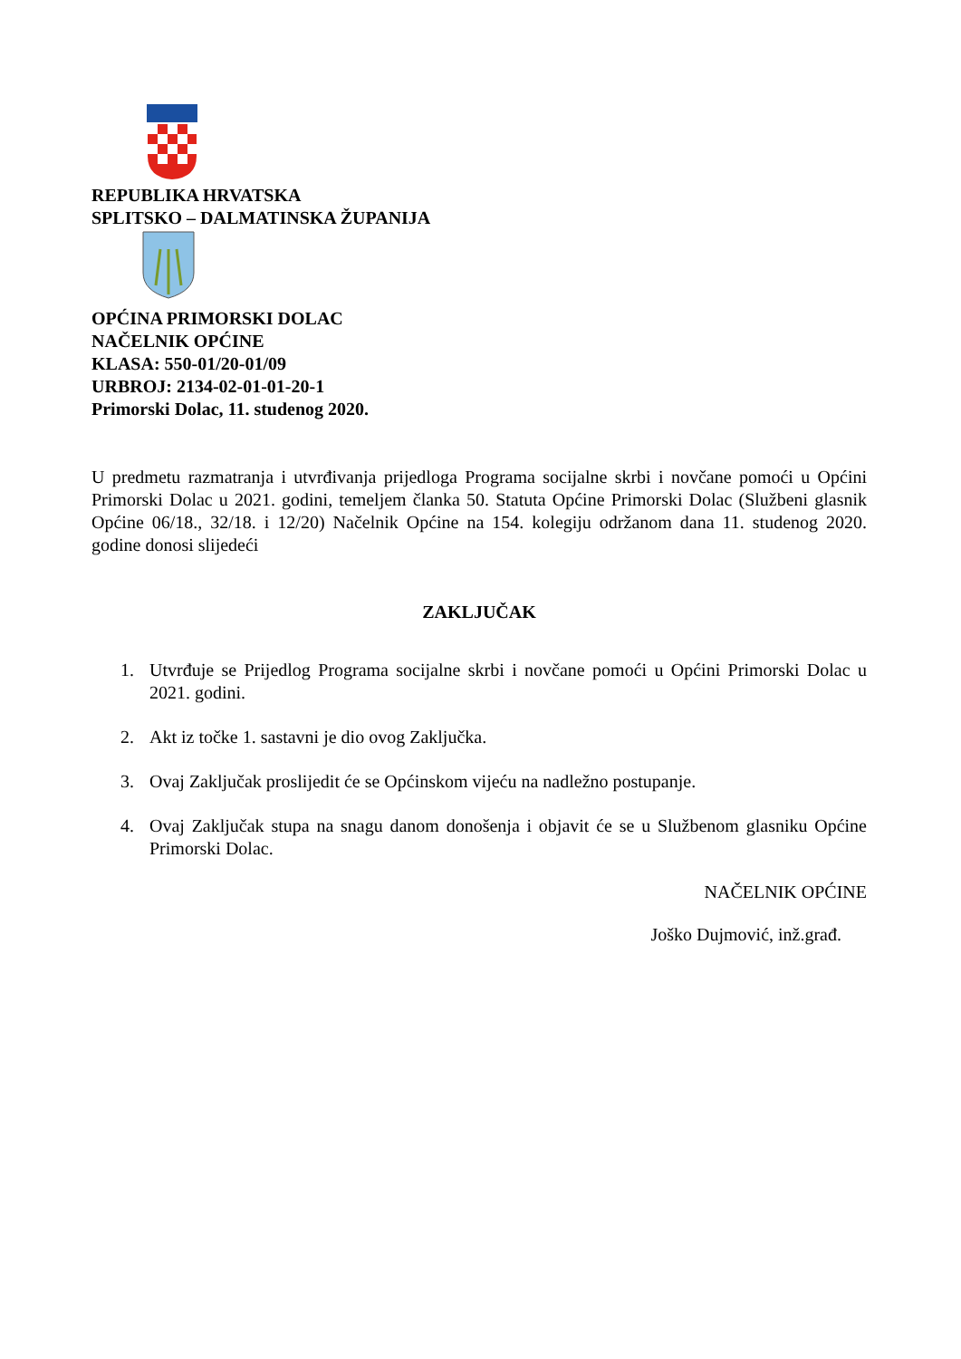REPUBLIKA HRVATSKA
SPLITSKO – DALMATINSKA ŽUPANIJA
OPĆINA PRIMORSKI DOLAC
NAČELNIK OPĆINE
KLASA: 550-01/20-01/09
URBROJ: 2134-02-01-01-20-1
Primorski Dolac, 11. studenog 2020.
U predmetu razmatranja i utvrđivanja prijedloga Programa socijalne skrbi i novčane pomoći u Općini Primorski Dolac u 2021. godini, temeljem članka 50. Statuta Općine Primorski Dolac (Službeni glasnik Općine 06/18., 32/18. i 12/20) Načelnik Općine na 154. kolegiju održanom dana 11. studenog 2020. godine donosi slijedeći
ZAKLJUČAK
1. Utvrđuje se Prijedlog Programa socijalne skrbi i novčane pomoći u Općini Primorski Dolac u 2021. godini.
2. Akt iz točke 1. sastavni je dio ovog Zaključka.
3. Ovaj Zaključak proslijedit će se Općinskom vijeću na nadležno postupanje.
4. Ovaj Zaključak stupa na snagu danom donošenja i objavit će se u Službenom glasniku Općine Primorski Dolac.
NAČELNIK OPĆINE
Joško Dujmović, inž.građ.